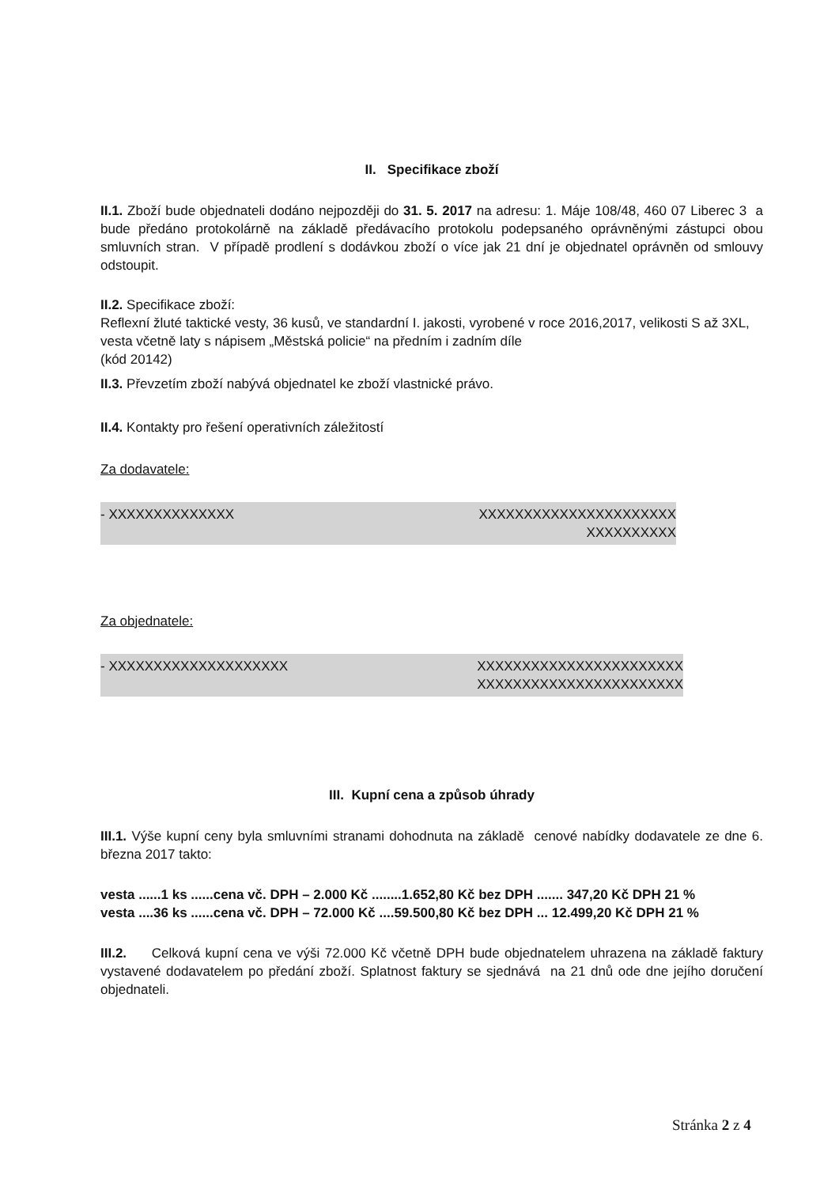II. Specifikace zboží
II.1. Zboží bude objednateli dodáno nejpozději do 31. 5. 2017 na adresu: 1. Máje 108/48, 460 07 Liberec 3 a bude předáno protokolárně na základě předávacího protokolu podepsaného oprávněnými zástupci obou smluvních stran. V případě prodlení s dodávkou zboží o více jak 21 dní je objednatel oprávněn od smlouvy odstoupit.
II.2. Specifikace zboží:
Reflexní žluté taktické vesty, 36 kusů, ve standardní I. jakosti, vyrobené v roce 2016,2017, velikosti S až 3XL, vesta včetně laty s nápisem „Městská policie“ na předním i zadním díle
(kód 20142)
II.3. Převzetím zboží nabývá objednatel ke zboží vlastnické právo.
II.4. Kontakty pro řešení operativních záležitostí
Za dodavatele:
- XXXXXXXXXXXXXX XXXXXXXXXXXXXXXXXXXXXX
XXXXXXXXXX
Za objednatele:
- XXXXXXXXXXXXXXXXXXXX XXXXXXXXXXXXXXXXXXXXXXX
XXXXXXXXXXXXXXXXXXXXXXX
III. Kupní cena a způsob úhrady
III.1. Výše kupní ceny byla smluvními stranami dohodnuta na základě cenové nabídky dodavatele ze dne 6. března 2017 takto:
vesta ......1 ks ......cena vč. DPH – 2.000 Kč ........1.652,80 Kč bez DPH ....... 347,20 Kč DPH 21 %
vesta ....36 ks ......cena vč. DPH – 72.000 Kč ....59.500,80 Kč bez DPH ... 12.499,20 Kč DPH 21 %
III.2. Celková kupní cena ve výši 72.000 Kč včetně DPH bude objednatelem uhrazena na základě faktury vystavené dodavatelem po předání zboží. Splatnost faktury se sjednává na 21 dnů ode dne jejího doručení objednateli.
Stránka 2 z 4